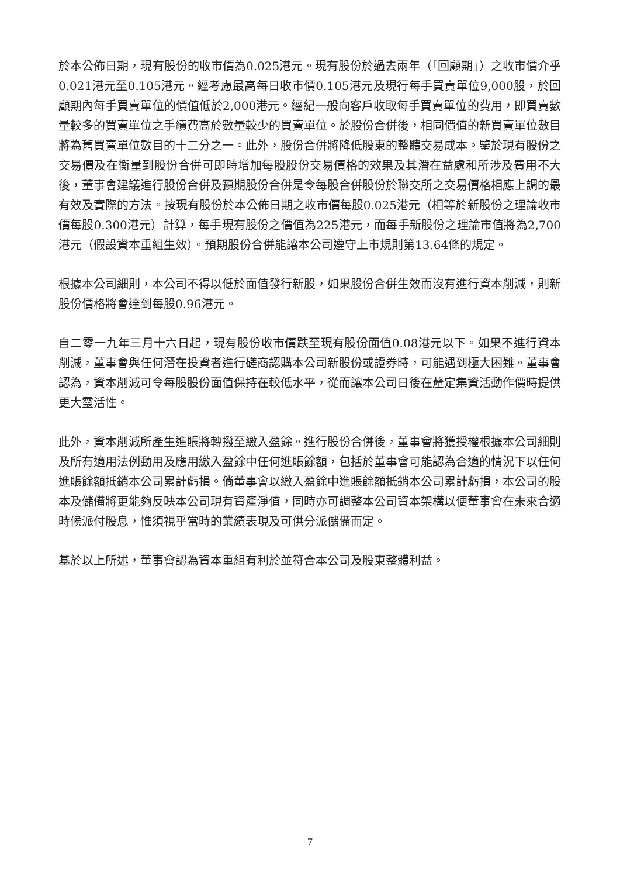於本公佈日期，現有股份的收市價為0.025港元。現有股份於過去兩年（「回顧期」）之收市價介乎0.021港元至0.105港元。經考慮最高每日收市價0.105港元及現行每手買賣單位9,000股，於回顧期內每手買賣單位的價值低於2,000港元。經紀一般向客戶收取每手買賣單位的費用，即買賣數量較多的買賣單位之手續費高於數量較少的買賣單位。於股份合併後，相同價值的新買賣單位數目將為舊買賣單位數目的十二分之一。此外，股份合併將降低股東的整體交易成本。鑒於現有股份之交易價及在衡量到股份合併可即時增加每股股份交易價格的效果及其潛在益處和所涉及費用不大後，董事會建議進行股份合併及預期股份合併是令每股合併股份於聯交所之交易價格相應上調的最有效及實際的方法。按現有股份於本公佈日期之收市價每股0.025港元（相等於新股份之理論收市價每股0.300港元）計算，每手現有股份之價值為225港元，而每手新股份之理論市值將為2,700港元（假設資本重組生效）。預期股份合併能讓本公司遵守上市規則第13.64條的規定。
根據本公司細則，本公司不得以低於面值發行新股，如果股份合併生效而沒有進行資本削減，則新股份價格將會達到每股0.96港元。
自二零一九年三月十六日起，現有股份收市價跌至現有股份面值0.08港元以下。如果不進行資本削減，董事會與任何潛在投資者進行磋商認購本公司新股份或證券時，可能遇到極大困難。董事會認為，資本削減可令每股股份面值保持在較低水平，從而讓本公司日後在釐定集資活動作價時提供更大靈活性。
此外，資本削減所產生進賬將轉撥至繳入盈餘。進行股份合併後，董事會將獲授權根據本公司細則及所有適用法例動用及應用繳入盈餘中任何進賬餘額，包括於董事會可能認為合適的情況下以任何進賬餘額抵銷本公司累計虧損。倘董事會以繳入盈餘中進賬餘額抵銷本公司累計虧損，本公司的股本及儲備將更能夠反映本公司現有資產淨值，同時亦可調整本公司資本架構以便董事會在未來合適時候派付股息，惟須視乎當時的業績表現及可供分派儲備而定。
基於以上所述，董事會認為資本重組有利於並符合本公司及股東整體利益。
7